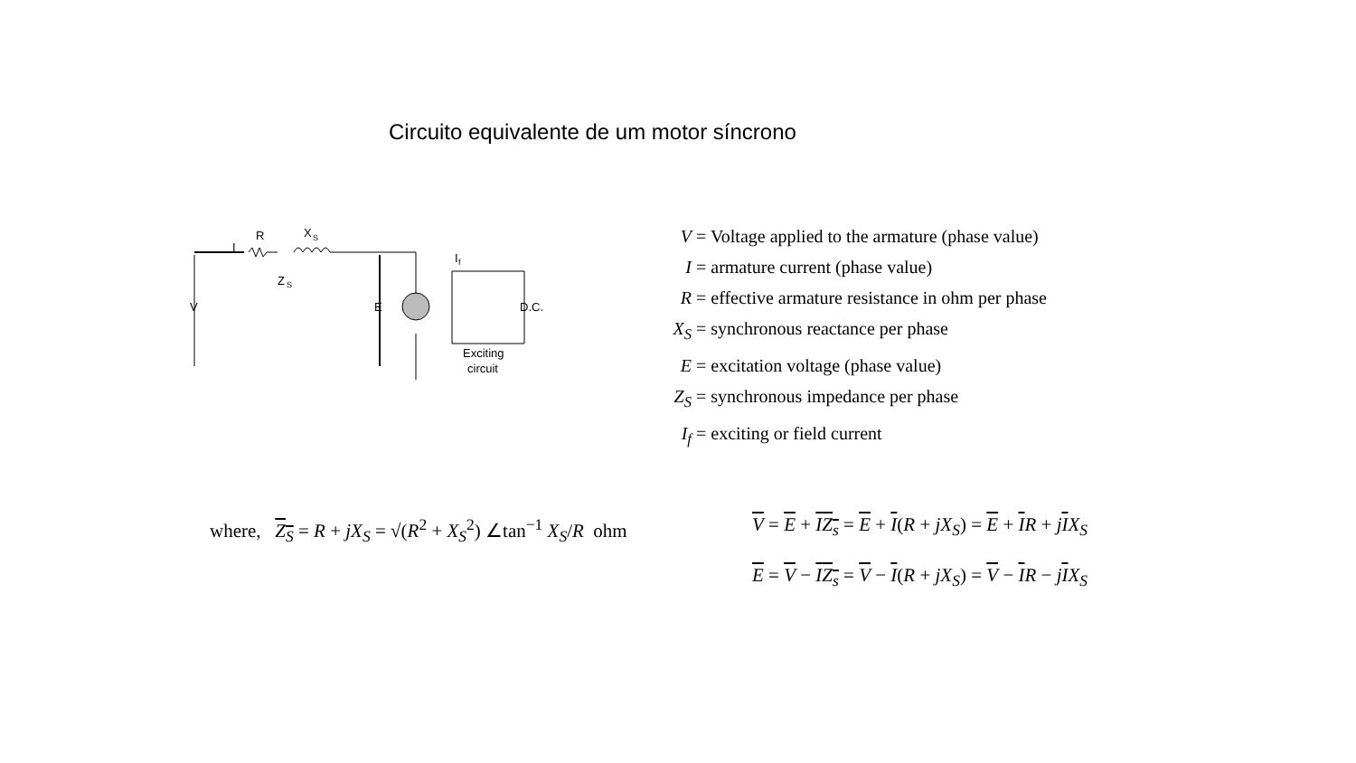Circuito equivalente de um motor síncrono
R
X
S
I
Z
S
V
E
I
f
D.C.
Exciting
circuit
V = Voltage applied to the armature (phase value)
I = armature current (phase value)
R = effective armature resistance in ohm per phase
X<sub>S</sub> = synchronous reactance per phase
E = excitation voltage (phase value)
Z<sub>S</sub> = synchronous impedance per phase
I<sub>f</sub> = exciting or field current
where, Z<sub>S</sub> = R + jX<sub>S</sub> = √(R<sup>2</sup> + X<sub>S</sub><sup>2</sup>) ∠tan<sup>−1</sup> X<sub>S</sub>/R ohm
V = E + IZ<sub>s</sub> = E + I(R + jX<sub>S</sub>) = E + IR + jIX<sub>S</sub>
E = V − IZ<sub>s</sub> = V − I(R + jX<sub>S</sub>) = V − IR − jIX<sub>S</sub>